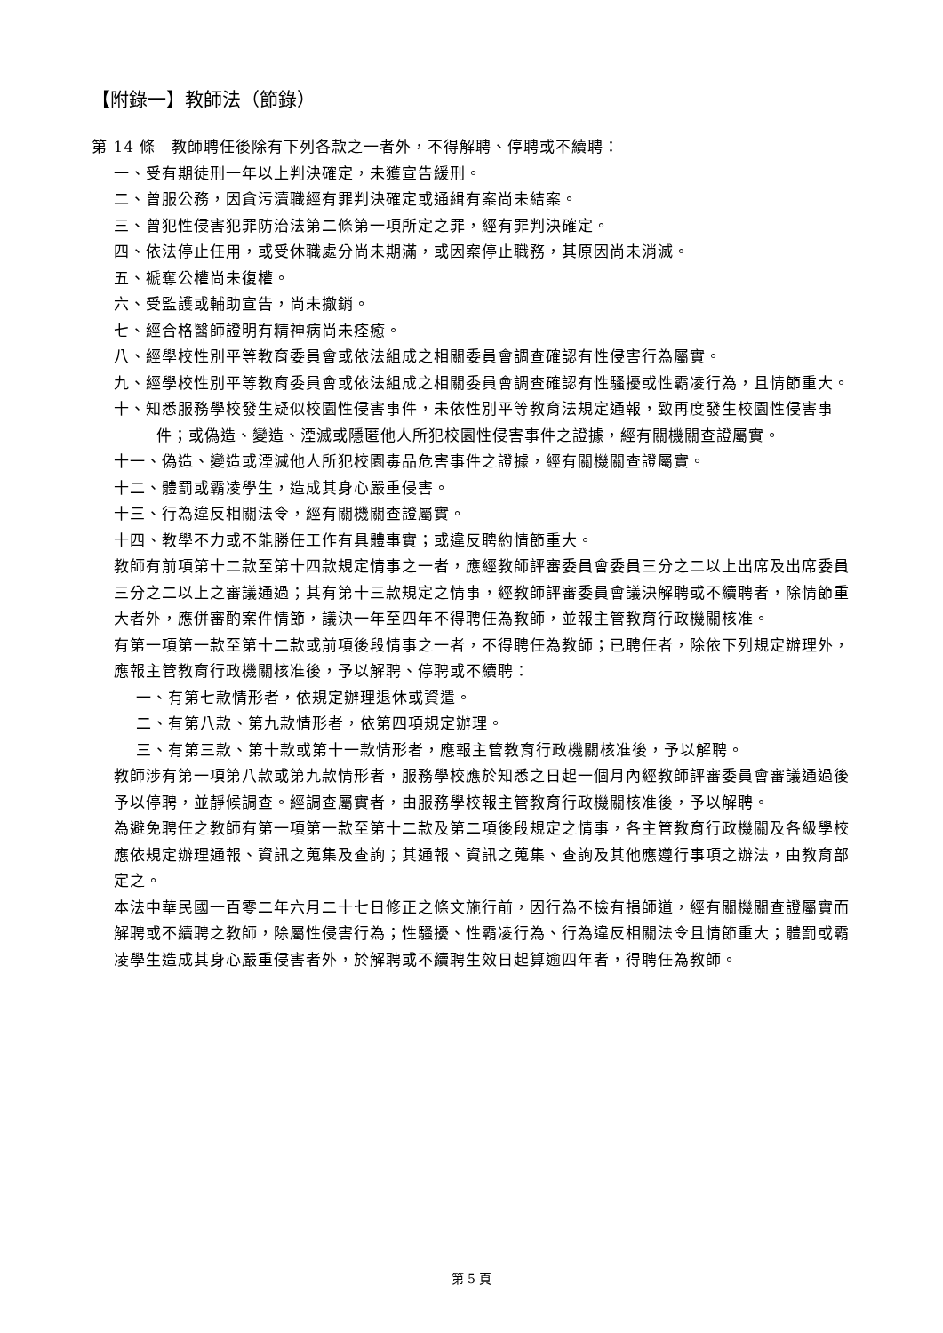【附錄一】教師法（節錄）
第 14 條　教師聘任後除有下列各款之一者外，不得解聘、停聘或不續聘：
一、受有期徒刑一年以上判決確定，未獲宣告緩刑。
二、曾服公務，因貪污瀆職經有罪判決確定或通緝有案尚未結案。
三、曾犯性侵害犯罪防治法第二條第一項所定之罪，經有罪判決確定。
四、依法停止任用，或受休職處分尚未期滿，或因案停止職務，其原因尚未消滅。
五、褫奪公權尚未復權。
六、受監護或輔助宣告，尚未撤銷。
七、經合格醫師證明有精神病尚未痊癒。
八、經學校性別平等教育委員會或依法組成之相關委員會調查確認有性侵害行為屬實。
九、經學校性別平等教育委員會或依法組成之相關委員會調查確認有性騷擾或性霸凌行為，且情節重大。
十、知悉服務學校發生疑似校園性侵害事件，未依性別平等教育法規定通報，致再度發生校園性侵害事件；或偽造、變造、湮滅或隱匿他人所犯校園性侵害事件之證據，經有關機關查證屬實。
十一、偽造、變造或湮滅他人所犯校園毒品危害事件之證據，經有關機關查證屬實。
十二、體罰或霸凌學生，造成其身心嚴重侵害。
十三、行為違反相關法令，經有關機關查證屬實。
十四、教學不力或不能勝任工作有具體事實；或違反聘約情節重大。
教師有前項第十二款至第十四款規定情事之一者，應經教師評審委員會委員三分之二以上出席及出席委員三分之二以上之審議通過；其有第十三款規定之情事，經教師評審委員會議決解聘或不續聘者，除情節重大者外，應併審酌案件情節，議決一年至四年不得聘任為教師，並報主管教育行政機關核准。
有第一項第一款至第十二款或前項後段情事之一者，不得聘任為教師；已聘任者，除依下列規定辦理外，應報主管教育行政機關核准後，予以解聘、停聘或不續聘：
一、有第七款情形者，依規定辦理退休或資遣。
二、有第八款、第九款情形者，依第四項規定辦理。
三、有第三款、第十款或第十一款情形者，應報主管教育行政機關核准後，予以解聘。
教師涉有第一項第八款或第九款情形者，服務學校應於知悉之日起一個月內經教師評審委員會審議通過後予以停聘，並靜候調查。經調查屬實者，由服務學校報主管教育行政機關核准後，予以解聘。
為避免聘任之教師有第一項第一款至第十二款及第二項後段規定之情事，各主管教育行政機關及各級學校應依規定辦理通報、資訊之蒐集及查詢；其通報、資訊之蒐集、查詢及其他應遵行事項之辦法，由教育部定之。
本法中華民國一百零二年六月二十七日修正之條文施行前，因行為不檢有損師道，經有關機關查證屬實而解聘或不續聘之教師，除屬性侵害行為；性騷擾、性霸凌行為、行為違反相關法令且情節重大；體罰或霸凌學生造成其身心嚴重侵害者外，於解聘或不續聘生效日起算逾四年者，得聘任為教師。
第 5 頁